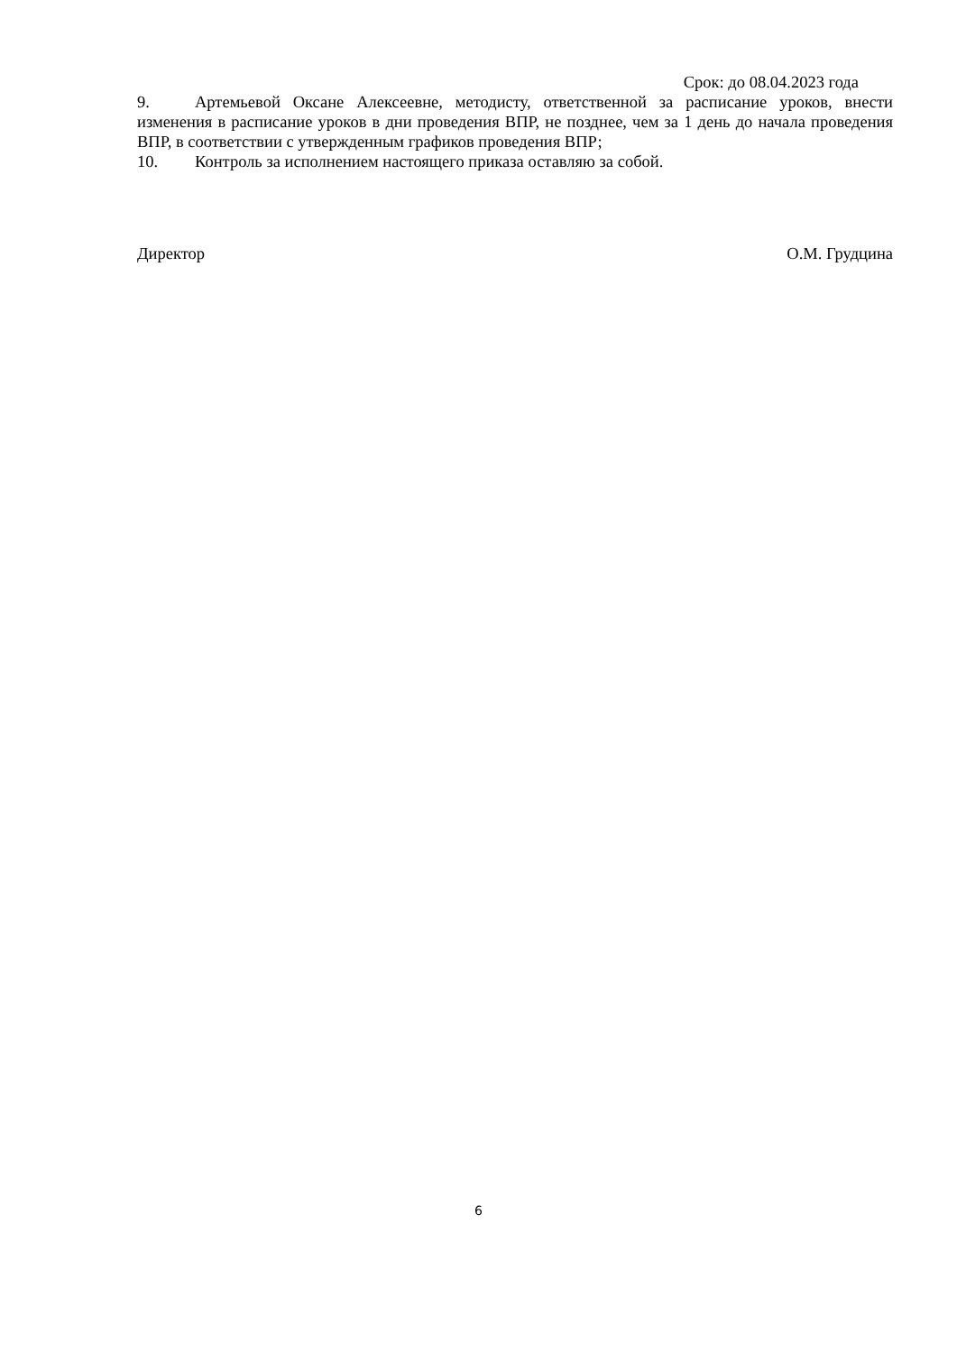Срок: до 08.04.2023 года
9. Артемьевой Оксане Алексеевне, методисту, ответственной за расписание уроков, внести изменения в расписание уроков в дни проведения ВПР, не позднее, чем за 1 день до начала проведения ВПР, в соответствии с утвержденным графиков проведения ВПР;
10. Контроль за исполнением настоящего приказа оставляю за собой.
Директор О.М. Грудцина
6